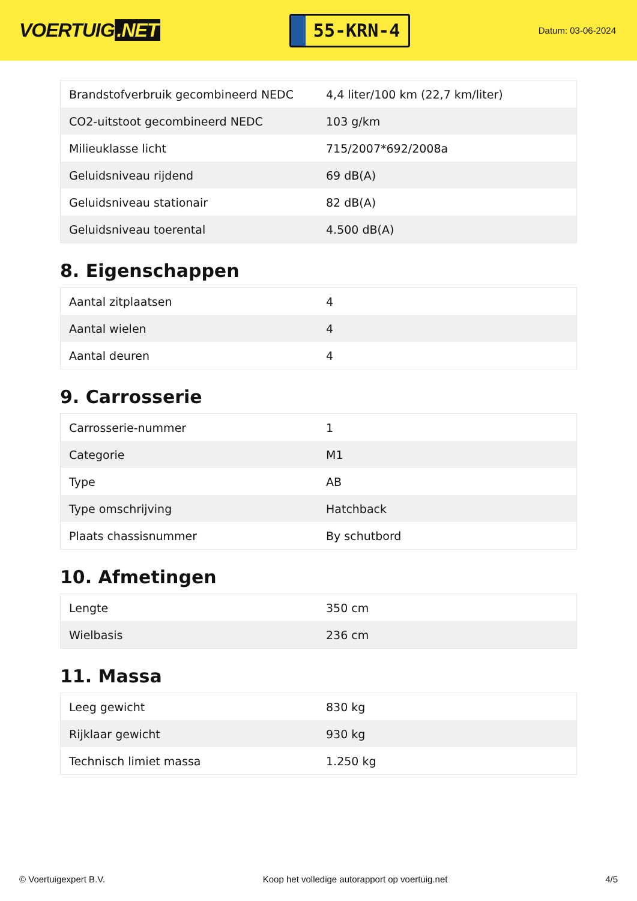VOERTUIG.NET
55-KRN-4
Datum: 03-06-2024
| Brandstofverbruik gecombineerd NEDC | 4,4 liter/100 km (22,7 km/liter) |
| CO2-uitstoot gecombineerd NEDC | 103 g/km |
| Milieuklasse licht | 715/2007*692/2008a |
| Geluidsniveau rijdend | 69 dB(A) |
| Geluidsniveau stationair | 82 dB(A) |
| Geluidsniveau toerental | 4.500 dB(A) |
8. Eigenschappen
| Aantal zitplaatsen | 4 |
| Aantal wielen | 4 |
| Aantal deuren | 4 |
9. Carrosserie
| Carrosserie-nummer | 1 |
| Categorie | M1 |
| Type | AB |
| Type omschrijving | Hatchback |
| Plaats chassisnummer | By schutbord |
10. Afmetingen
| Lengte | 350 cm |
| Wielbasis | 236 cm |
11. Massa
| Leeg gewicht | 830 kg |
| Rijklaar gewicht | 930 kg |
| Technisch limiet massa | 1.250 kg |
© Voertuigexpert B.V. Koop het volledige autorapport op voertuig.net 4/5